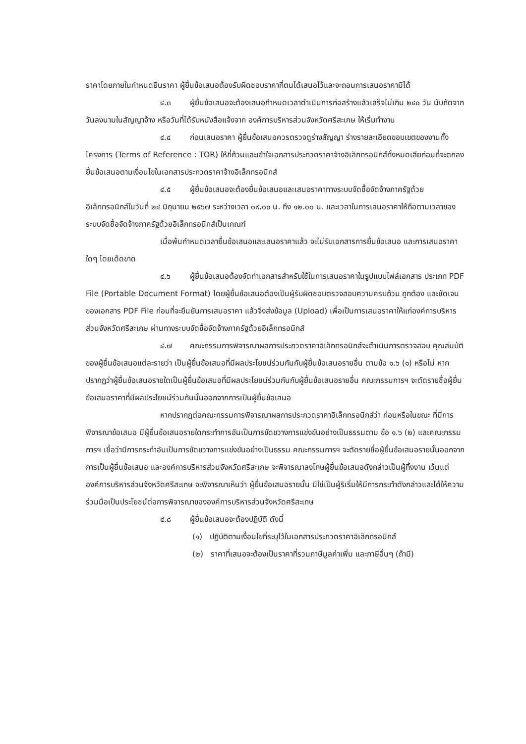ราคาโดยภายในกำหนดยืนราคา ผู้ยื่นข้อเสนอต้องรับผิดชอบราคาที่ตนได้เสนอไว้และจะถอนการเสนอราคามิได้
๔.๓ ผู้ยื่นข้อเสนอจะต้องเสนอกำหนดเวลาดำเนินการก่อสร้างแล้วเสร็จไม่เกิน ๒๔๐ วัน นับถัดจากวันลงนามในสัญญาจ้าง หรือวันที่ได้รับหนังสือแจ้งจาก องค์การบริหารส่วนจังหวัดศรีสะเกษ ให้เริ่มทำงาน
๔.๔ ก่อนเสนอราคา ผู้ยื่นข้อเสนอควรตรวจดูร่างสัญญา ร่างรายละเอียดขอบเขตของงานทั้งโครงการ (Terms of Reference : TOR) ให้ถี่ถ้วนและเข้าใจเอกสารประกวดราคาจ้างอิเล็กทรอนิกส์ทั้งหมดเสียก่อนที่จะตกลงยื่นข้อเสนอตามเงื่อนไขในเอกสารประกวดราคาจ้างอิเล็กทรอนิกส์
๔.๕ ผู้ยื่นข้อเสนอจะต้องยื่นข้อเสนอและเสนอราคาทางระบบจัดซื้อจัดจ้างภาครัฐด้วย อิเล็กทรอนิกส์ในวันที่ ๒๔ มิถุนายน ๒๕๖๗ ระหว่างเวลา ๐๙.๐๐ น. ถึง ๑๒.๐๐ น. และเวลาในการเสนอราคาให้ถือตามเวลาของระบบจัดซื้อจัดจ้างภาครัฐด้วยอิเล็กทรอนิกส์เป็นเกณฑ์
เมื่อพ้นกำหนดเวลายื่นข้อเสนอและเสนอราคาแล้ว จะไม่รับเอกสารการยื่นข้อเสนอ และการเสนอราคาใดๆ โดยเด็ดขาด
๔.๖ ผู้ยื่นข้อเสนอต้องจัดทำเอกสารสำหรับใช้ในการเสนอราคาในรูปแบบไฟล์เอกสาร ประเภท PDF File (Portable Document Format) โดยผู้ยื่นข้อเสนอต้องเป็นผู้รับผิดชอบตรวจสอบความครบถ้วน ถูกต้อง และชัดเจนของเอกสาร PDF File ก่อนที่จะยืนยันการเสนอราคา แล้วจึงส่งข้อมูล (Upload) เพื่อเป็นการเสนอราคาให้แก่องค์การบริหารส่วนจังหวัดศรีสะเกษ ผ่านทางระบบจัดซื้อจัดจ้างภาครัฐด้วยอิเล็กทรอนิกส์
๔.๗ คณะกรรมการพิจารณาผลการประกวดราคาอิเล็กทรอนิกส์จะดำเนินการตรวจสอบ คุณสมบัติของผู้ยื่นข้อเสนอแต่ละรายว่า เป็นผู้ยื่นข้อเสนอที่มีผลประโยชน์ร่วมกันกับผู้ยื่นข้อเสนอรายอื่น ตามข้อ ๑.๖ (๑) หรือไม่ หากปรากฏว่าผู้ยื่นข้อเสนอรายใดเป็นผู้ยื่นข้อเสนอที่มีผลประโยชน์ร่วมกันกับผู้ยื่นข้อเสนอรายอื่น คณะกรรมการฯ จะตัดรายชื่อผู้ยื่นข้อเสนอราคาที่มีผลประโยชน์ร่วมกันนั้นออกจากการเป็นผู้ยื่นข้อเสนอ
หากปรากฏต่อคณะกรรมการพิจารณาผลการประกวดราคาอิเล็กทรอนิกส์ว่า ก่อนหรือในขณะ ที่มีการพิจารณาข้อเสนอ มีผู้ยื่นข้อเสนอรายใดกระทำการอันเป็นการขัดขวางการแข่งขันอย่างเป็นธรรมตาม ข้อ ๑.๖ (๒) และคณะกรรมการฯ เชื่อว่ามีการกระทำอันเป็นการขัดขวางการแข่งขันอย่างเป็นธรรม คณะกรรมการฯ จะตัดรายชื่อผู้ยื่นข้อเสนอรายนั้นออกจากการเป็นผู้ยื่นข้อเสนอ และองค์การบริหารส่วนจังหวัดศรีสะเกษ จะพิจารณาลงโทษผู้ยื่นข้อเสนอดังกล่าวเป็นผู้ทิ้งงาน เว้นแต่ องค์การบริหารส่วนจังหวัดศรีสะเกษ จะพิจารณาเห็นว่า ผู้ยื่นข้อเสนอรายนั้น มิใช่เป็นผู้ริเริ่มให้มีการกระทำดังกล่าวและได้ให้ความร่วมมือเป็นประโยชน์ต่อการพิจารณาขององค์การบริหารส่วนจังหวัดศรีสะเกษ
๔.๘ ผู้ยื่นข้อเสนอจะต้องปฏิบัติ ดังนี้
(๑) ปฏิบัติตามเงื่อนไขที่ระบุไว้ในเอกสารประกวดราคาอิเล็กทรอนิกส์
(๒) ราคาที่เสนอจะต้องเป็นราคาที่รวมภาษีมูลค่าเพิ่ม และภาษีอื่นๆ (ถ้ามี)